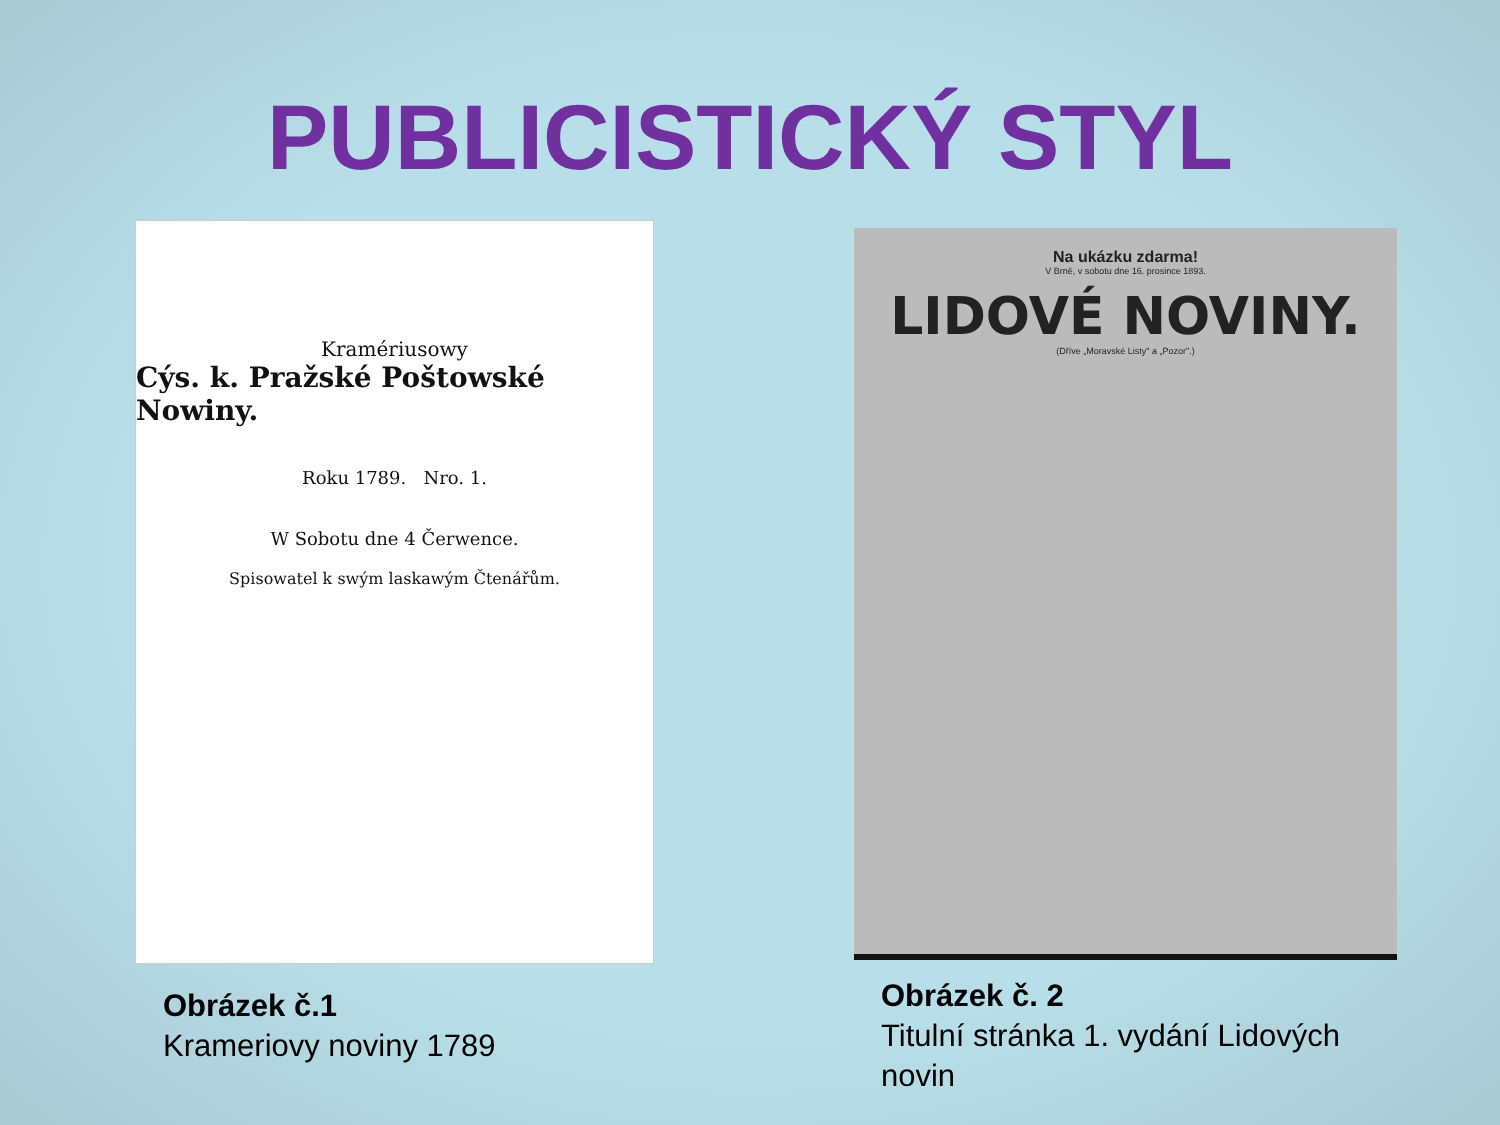PUBLICISTICKÝ STYL
Kramériusowy
Cýs. k. Pražské Poštowské Nowiny.
Roku 1789. Nro. 1.
W Sobotu dne 4 Čerwence.
Spisowatel k swým laskawým Čtenářům.
Obrázek č.1
Krameriovy noviny 1789
Na ukázku zdarma!
V Brně, v sobotu dne 16. prosince 1893.
LIDOVÉ NOVINY.
(Dříve „Moravské Listy" a „Pozor".)
Obrázek č. 2
Titulní stránka 1. vydání Lidových novin